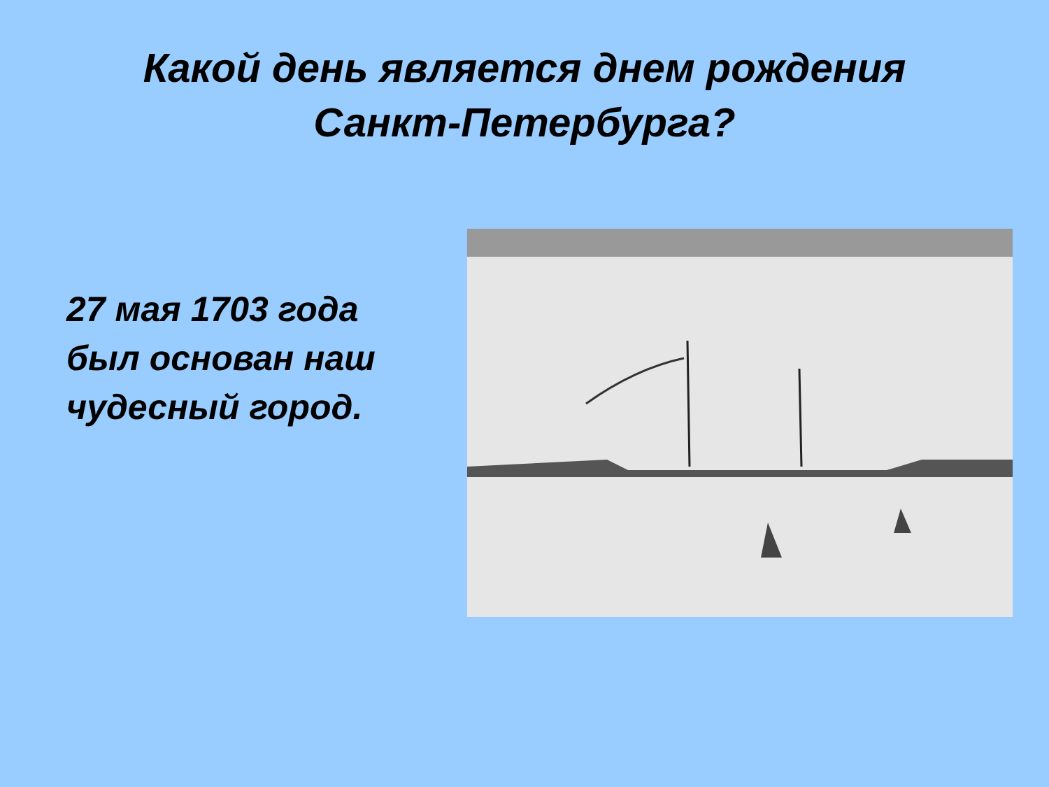Какой день является днем рождения
Санкт-Петербурга?
27 мая 1703 года был основан наш чудесный город.